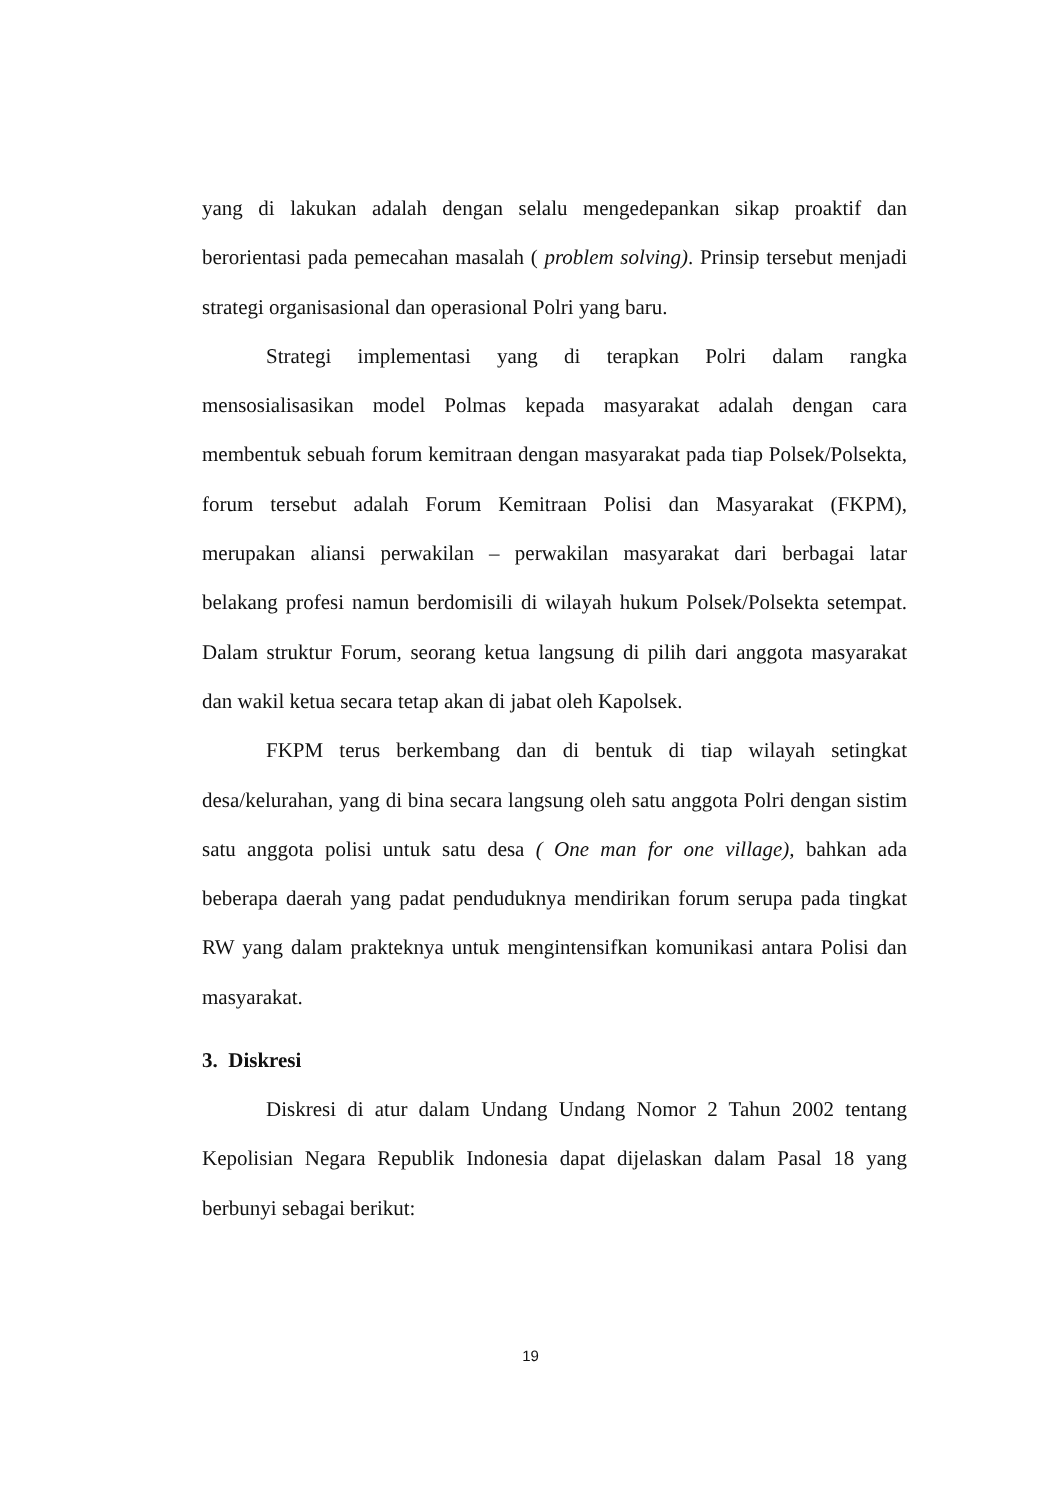yang di lakukan adalah dengan selalu mengedepankan sikap proaktif dan berorientasi pada pemecahan masalah ( problem solving). Prinsip tersebut menjadi strategi organisasional dan operasional Polri yang baru.
Strategi implementasi yang di terapkan Polri dalam rangka mensosialisasikan model Polmas kepada masyarakat adalah dengan cara membentuk sebuah forum kemitraan dengan masyarakat pada tiap Polsek/Polsekta, forum tersebut adalah Forum Kemitraan Polisi dan Masyarakat (FKPM), merupakan aliansi perwakilan – perwakilan masyarakat dari berbagai latar belakang profesi namun berdomisili di wilayah hukum Polsek/Polsekta setempat. Dalam struktur Forum, seorang ketua langsung di pilih dari anggota masyarakat dan wakil ketua secara tetap akan di jabat oleh Kapolsek.
FKPM terus berkembang dan di bentuk di tiap wilayah setingkat desa/kelurahan, yang di bina secara langsung oleh satu anggota Polri dengan sistim satu anggota polisi untuk satu desa ( One man for one village), bahkan ada beberapa daerah yang padat penduduknya mendirikan forum serupa pada tingkat RW yang dalam prakteknya untuk mengintensifkan komunikasi antara Polisi dan masyarakat.
3. Diskresi
Diskresi di atur dalam Undang Undang Nomor 2 Tahun 2002 tentang Kepolisian Negara Republik Indonesia dapat dijelaskan dalam Pasal 18 yang berbunyi sebagai berikut:
19